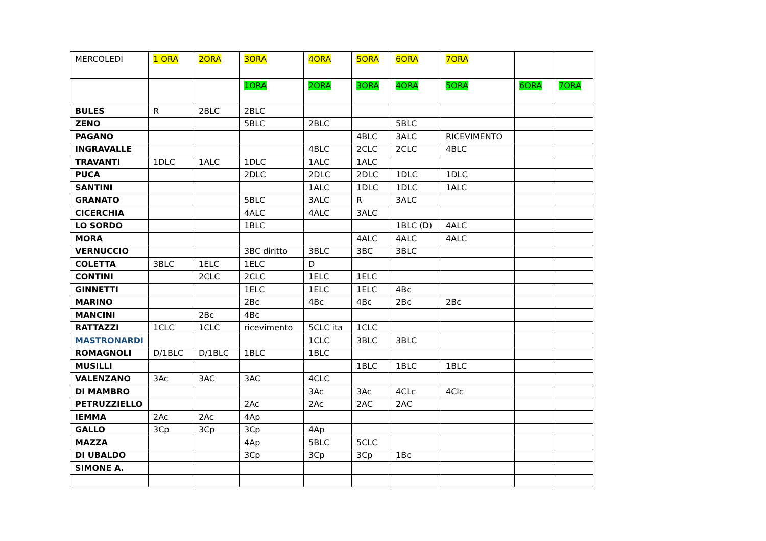| MERCOLEDI | 1 ORA | 2ORA | 3ORA | 4ORA | 5ORA | 6ORA | 7ORA | | |
| | | | 1ORA | 2ORA | 3ORA | 4ORA | 5ORA | 6ORA | 7ORA |
| BULES | R | 2BLC | 2BLC | | | | | | |
| ZENO | | | 5BLC | 2BLC | | 5BLC | | | |
| PAGANO | | | | | 4BLC | 3ALC | RICEVIMENTO | | |
| INGRAVALLE | | | | 4BLC | 2CLC | 2CLC | 4BLC | | |
| TRAVANTI | 1DLC | 1ALC | 1DLC | 1ALC | 1ALC | | | | |
| PUCA | | | 2DLC | 2DLC | 2DLC | 1DLC | 1DLC | | |
| SANTINI | | | | 1ALC | 1DLC | 1DLC | 1ALC | | |
| GRANATO | | | 5BLC | 3ALC | R | 3ALC | | | |
| CICERCHIA | | | 4ALC | 4ALC | 3ALC | | | | |
| LO SORDO | | | 1BLC | | | 1BLC (D) | 4ALC | | |
| MORA | | | | | 4ALC | 4ALC | 4ALC | | |
| VERNUCCIO | | | 3BC diritto | 3BLC | 3BC | 3BLC | | | |
| COLETTA | 3BLC | 1ELC | 1ELC | D | | | | | |
| CONTINI | | 2CLC | 2CLC | 1ELC | 1ELC | | | | |
| GINNETTI | | | 1ELC | 1ELC | 1ELC | 4Bc | | | |
| MARINO | | | 2Bc | 4Bc | 4Bc | 2Bc | 2Bc | | |
| MANCINI | | 2Bc | 4Bc | | | | | | |
| RATTAZZI | 1CLC | 1CLC | ricevimento | 5CLC ita | 1CLC | | | | |
| MASTRONARDI | | | | 1CLC | 3BLC | 3BLC | | | |
| ROMAGNOLI | D/1BLC | D/1BLC | 1BLC | 1BLC | | | | | |
| MUSILLI | | | | | 1BLC | 1BLC | 1BLC | | |
| VALENZANO | 3Ac | 3AC | 3AC | 4CLC | | | | | |
| DI MAMBRO | | | | 3Ac | 3Ac | 4CLc | 4Clc | | |
| PETRUZZIELLO | | | 2Ac | 2Ac | 2AC | 2AC | | | |
| IEMMA | 2Ac | 2Ac | 4Ap | | | | | | |
| GALLO | 3Cp | 3Cp | 3Cp | 4Ap | | | | | |
| MAZZA | | | 4Ap | 5BLC | 5CLC | | | | |
| DI UBALDO | | | 3Cp | 3Cp | 3Cp | 1Bc | | | |
| SIMONE A. | | | | | | | | | |